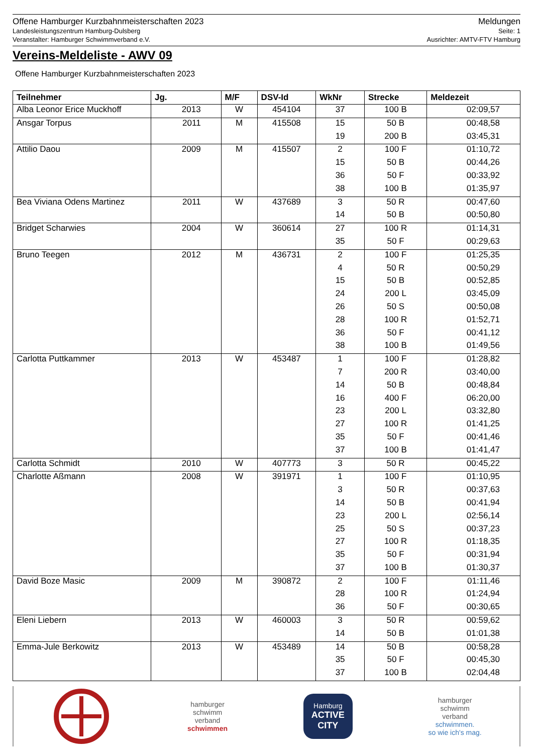Offene Hamburger Kurzbahnmeisterschaften 2023
Landesleistungszentrum Hamburg-Dulsberg
Veranstalter: Hamburger Schwimmverband e.V.
Meldungen
Seite: 1
Ausrichter: AMTV-FTV Hamburg
Vereins-Meldeliste - AWV 09
Offene Hamburger Kurzbahnmeisterschaften 2023
| Teilnehmer | Jg. | M/F | DSV-Id | WkNr | Strecke | Meldezeit |
| --- | --- | --- | --- | --- | --- | --- |
| Alba Leonor Erice Muckhoff | 2013 | W | 454104 | 37 | 100 B | 02:09,57 |
| Ansgar Torpus | 2011 | M | 415508 | 15 | 50 B | 00:48,58 |
| | | | | 19 | 200 B | 03:45,31 |
| Attilio Daou | 2009 | M | 415507 | 2 | 100 F | 01:10,72 |
| | | | | 15 | 50 B | 00:44,26 |
| | | | | 36 | 50 F | 00:33,92 |
| | | | | 38 | 100 B | 01:35,97 |
| Bea Viviana Odens Martinez | 2011 | W | 437689 | 3 | 50 R | 00:47,60 |
| | | | | 14 | 50 B | 00:50,80 |
| Bridget Scharwies | 2004 | W | 360614 | 27 | 100 R | 01:14,31 |
| | | | | 35 | 50 F | 00:29,63 |
| Bruno Teegen | 2012 | M | 436731 | 2 | 100 F | 01:25,35 |
| | | | | 4 | 50 R | 00:50,29 |
| | | | | 15 | 50 B | 00:52,85 |
| | | | | 24 | 200 L | 03:45,09 |
| | | | | 26 | 50 S | 00:50,08 |
| | | | | 28 | 100 R | 01:52,71 |
| | | | | 36 | 50 F | 00:41,12 |
| | | | | 38 | 100 B | 01:49,56 |
| Carlotta Puttkammer | 2013 | W | 453487 | 1 | 100 F | 01:28,82 |
| | | | | 7 | 200 R | 03:40,00 |
| | | | | 14 | 50 B | 00:48,84 |
| | | | | 16 | 400 F | 06:20,00 |
| | | | | 23 | 200 L | 03:32,80 |
| | | | | 27 | 100 R | 01:41,25 |
| | | | | 35 | 50 F | 00:41,46 |
| | | | | 37 | 100 B | 01:41,47 |
| Carlotta Schmidt | 2010 | W | 407773 | 3 | 50 R | 00:45,22 |
| Charlotte Aßmann | 2008 | W | 391971 | 1 | 100 F | 01:10,95 |
| | | | | 3 | 50 R | 00:37,63 |
| | | | | 14 | 50 B | 00:41,94 |
| | | | | 23 | 200 L | 02:56,14 |
| | | | | 25 | 50 S | 00:37,23 |
| | | | | 27 | 100 R | 01:18,35 |
| | | | | 35 | 50 F | 00:31,94 |
| | | | | 37 | 100 B | 01:30,37 |
| David Boze Masic | 2009 | M | 390872 | 2 | 100 F | 01:11,46 |
| | | | | 28 | 100 R | 01:24,94 |
| | | | | 36 | 50 F | 00:30,65 |
| Eleni Liebern | 2013 | W | 460003 | 3 | 50 R | 00:59,62 |
| | | | | 14 | 50 B | 01:01,38 |
| Emma-Jule Berkowitz | 2013 | W | 453489 | 14 | 50 B | 00:58,28 |
| | | | | 35 | 50 F | 00:45,30 |
| | | | | 37 | 100 B | 02:04,48 |
hamburger
schwimm
verband
schwimmen
Hamburg
ACTIVE
CITY
hamburger
schwimm
verband
schwimmen.
so wie ich's mag.